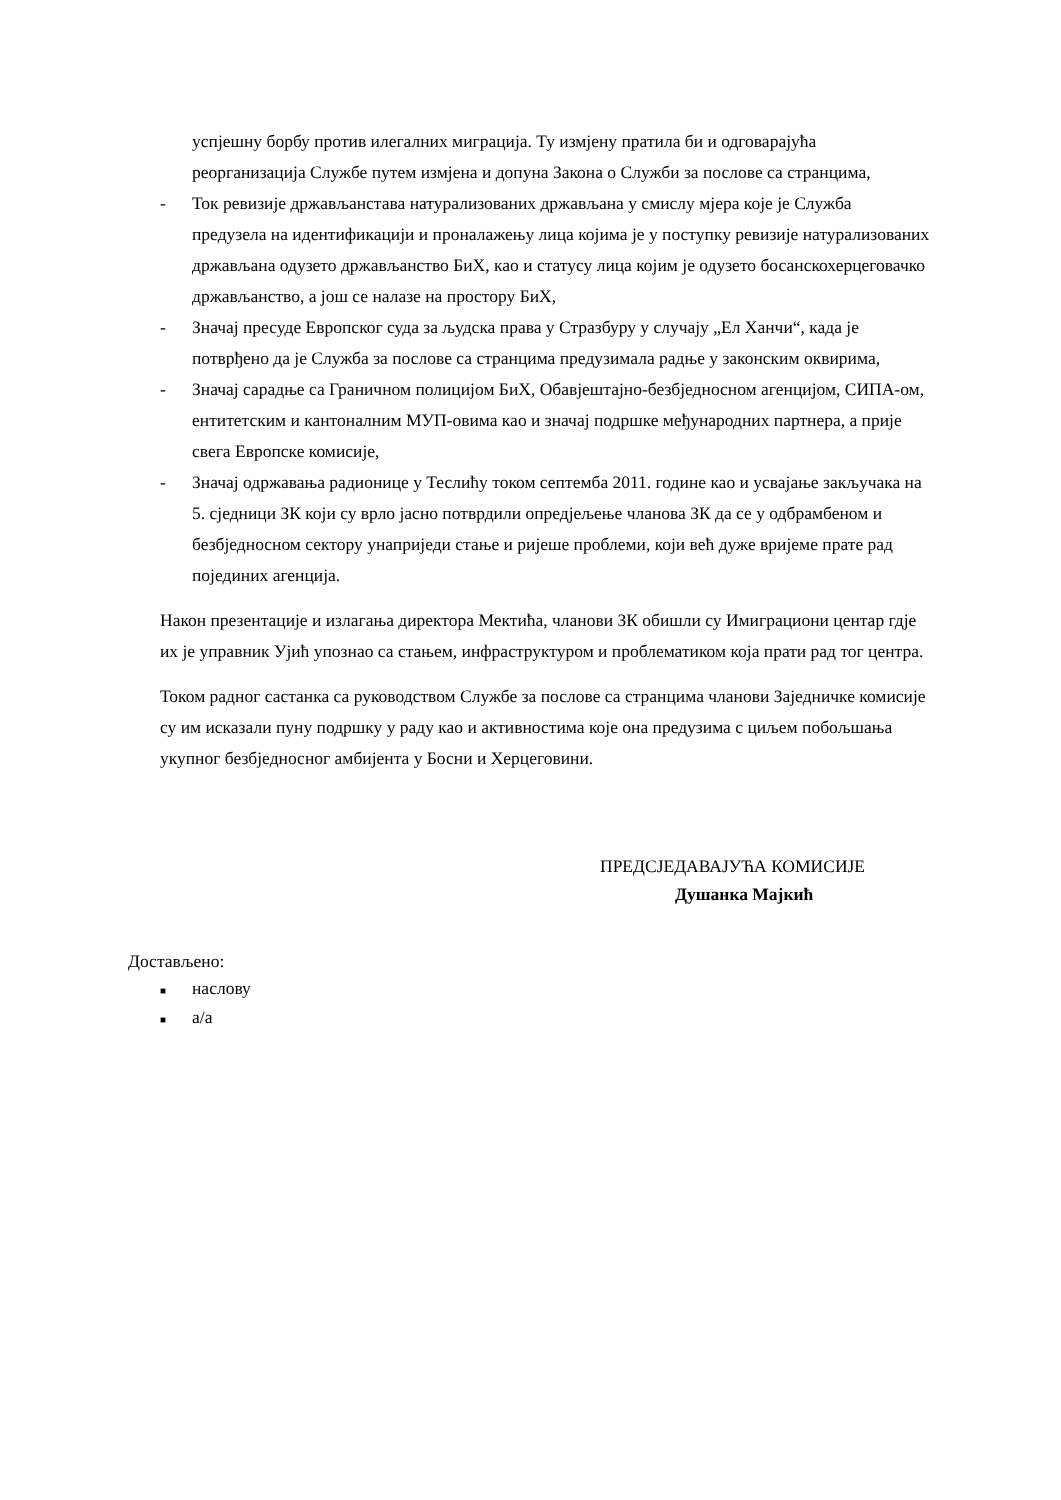успјешну борбу против илегалних миграција. Ту измјену пратила би и одговарајућа реорганизација Службе путем измјена и допуна Закона о Служби за послове са странцима,
- Ток ревизије држављанстава натурализованих држављана у смислу мјера које је Служба предузела на идентификацији и проналажењу лица којима је у поступку ревизије натурализованих држављана одузето држављанство БиХ, као и статусу лица којим је одузето босанскохерцеговачко држављанство, а још се налазе на простору БиХ,
- Значај пресуде Европског суда за људска права у Стразбуру у случају „Ел Ханчи“, када је потврђено да је Служба за послове са странцима предузимала радње у законским оквирима,
- Значај сарадње са Граничном полицијом БиХ, Обавјештајно-безбједносном агенцијом, СИПА-ом, ентитетским и кантоналним МУП-овима као и значај подршке међународних партнера, а прије свега Европске комисије,
- Значај одржавања радионице у Теслићу током септемба 2011. године као и усвајање закључака на 5. сједници ЗК који су врло јасно потврдили опредјељење чланова ЗК да се у одбрамбеном и безбједносном сектору унаприједи стање и ријеше проблеми, који већ дуже вријеме прате рад појединих агенција.
Након презентације и излагања директора Мектића, чланови ЗК обишли су Имиграциони центар гдје их је управник Ујић упознао са стањем, инфраструктуром и проблематиком која прати рад тог центра.
Током радног састанка са руководством Службе за послове са странцима чланови Заједничке комисије су им исказали пуну подршку у раду као и активностима које она предузима с циљем побољшања укупног безбједносног амбијента у Босни и Херцеговини.
ПРЕДСЈЕДАВАЈУЋА КОМИСИЈЕ
Душанка Мајкић
Достављено:
■ наслову
■ а/а